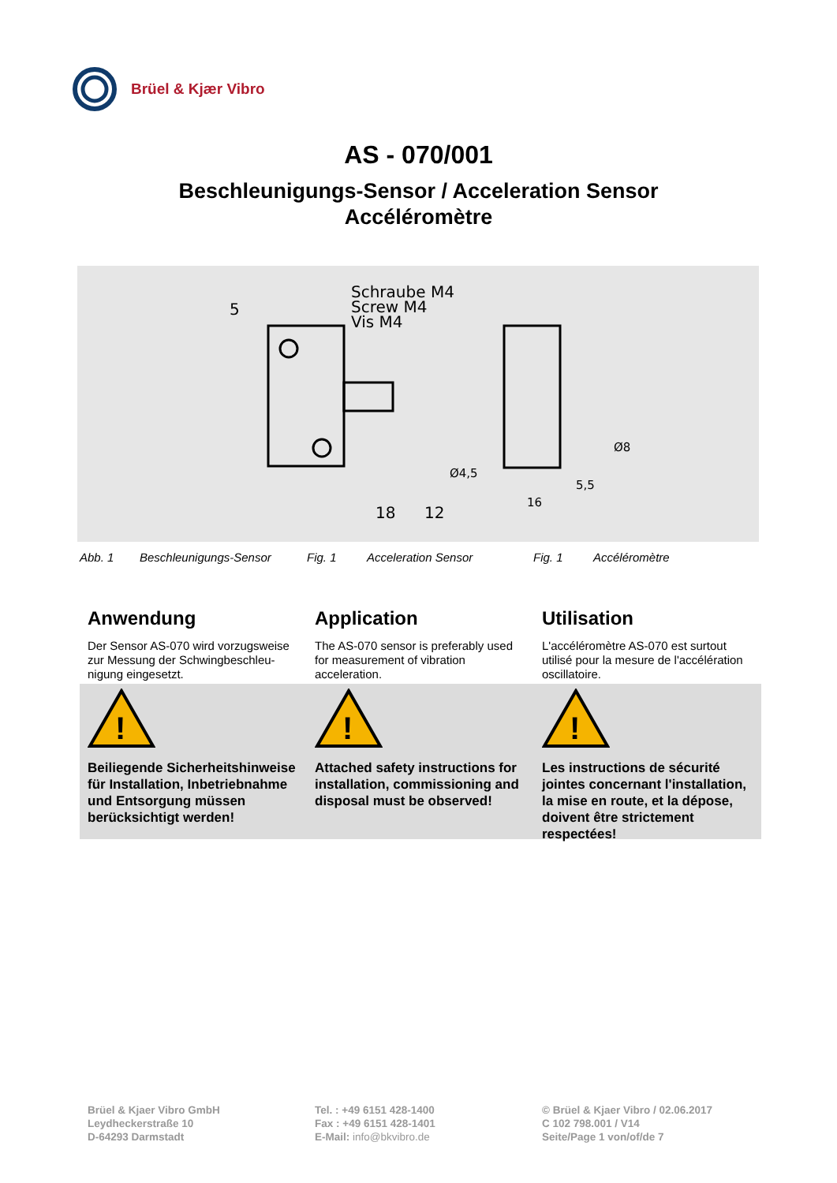Brüel & Kjær Vibro
AS - 070/001
Beschleunigungs-Sensor / Acceleration Sensor
Accéléromètre
Schraube M4
Screw M4
Vis M4
5
18
12
Ø8
Ø4,5
5,5
16
Abb. 1 Beschleunigungs-Sensor Fig. 1 Acceleration Sensor Fig. 1 Accéléromètre
Anwendung
Der Sensor AS-070 wird vorzugsweise zur Messung der Schwingbeschleu-nigung eingesetzt.
Application
The AS-070 sensor is preferably used for measurement of vibration acceleration.
Utilisation
L'accéléromètre AS-070 est surtout utilisé pour la mesure de l'accélération oscillatoire.
!
Beiliegende Sicherheitshinweise für Installation, Inbetriebnahme und Entsorgung müssen berücksichtigt werden!
!
Attached safety instructions for installation, commissioning and disposal must be observed!
!
Les instructions de sécurité jointes concernant l'installation, la mise en route, et la dépose, doivent être strictement respectées!
Brüel & Kjaer Vibro GmbH
Leydheckerstraße 10
D-64293 Darmstadt
Tel. : +49 6151 428-1400
Fax : +49 6151 428-1401
E-Mail: info@bkvibro.de
© Brüel & Kjaer Vibro / 02.06.2017
C 102 798.001 / V14
Seite/Page 1 von/of/de 7